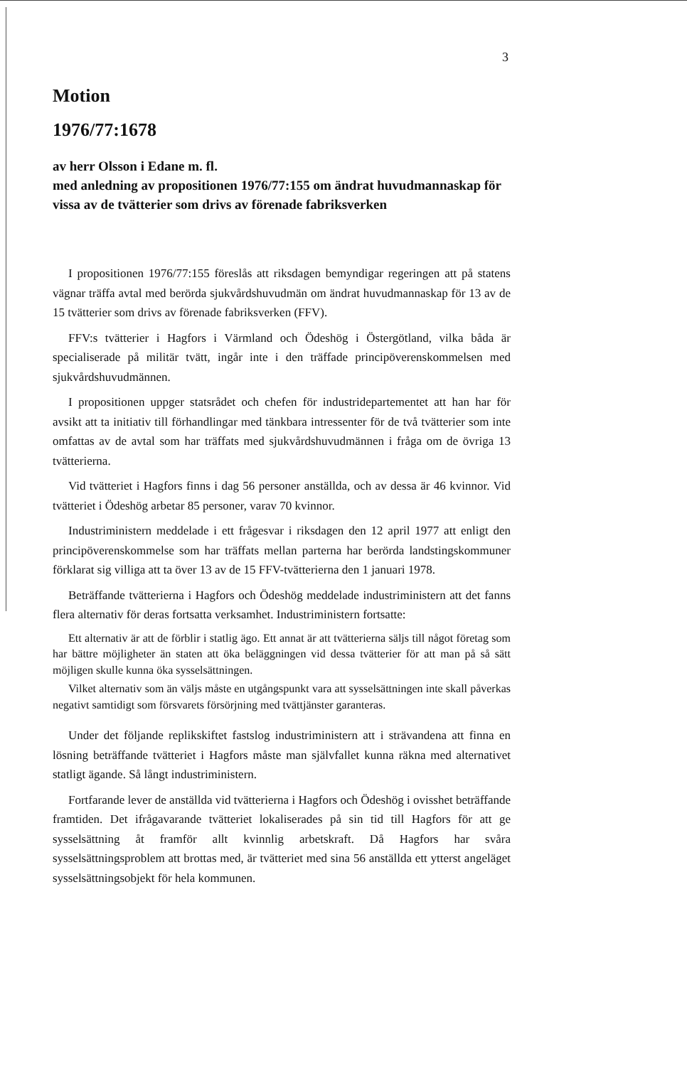3
Motion
1976/77:1678
av herr Olsson i Edane m. fl.
med anledning av propositionen 1976/77:155 om ändrat huvudmannaskap för vissa av de tvätterier som drivs av förenade fabriksverken
I propositionen 1976/77:155 föreslås att riksdagen bemyndigar regeringen att på statens vägnar träffa avtal med berörda sjukvårdshuvudmän om ändrat huvudmannaskap för 13 av de 15 tvätterier som drivs av förenade fabriksverken (FFV).
FFV:s tvätterier i Hagfors i Värmland och Ödeshög i Östergötland, vilka båda är specialiserade på militär tvätt, ingår inte i den träffade principöverenskommelsen med sjukvårdshuvudmännen.
I propositionen uppger statsrådet och chefen för industridepartementet att han har för avsikt att ta initiativ till förhandlingar med tänkbara intressenter för de två tvätterier som inte omfattas av de avtal som har träffats med sjukvårdshuvudmännen i fråga om de övriga 13 tvätterierna.
Vid tvätteriet i Hagfors finns i dag 56 personer anställda, och av dessa är 46 kvinnor. Vid tvätteriet i Ödeshög arbetar 85 personer, varav 70 kvinnor.
Industriministern meddelade i ett frågesvar i riksdagen den 12 april 1977 att enligt den principöverenskommelse som har träffats mellan parterna har berörda landstingskommuner förklarat sig villiga att ta över 13 av de 15 FFV-tvätterierna den 1 januari 1978.
Beträffande tvätterierna i Hagfors och Ödeshög meddelade industriministern att det fanns flera alternativ för deras fortsatta verksamhet. Industriministern fortsatte:
Ett alternativ är att de förblir i statlig ägo. Ett annat är att tvätterierna säljs till något företag som har bättre möjligheter än staten att öka beläggningen vid dessa tvätterier för att man på så sätt möjligen skulle kunna öka sysselsättningen.
Vilket alternativ som än väljs måste en utgångspunkt vara att sysselsättningen inte skall påverkas negativt samtidigt som försvarets försörjning med tvättjänster garanteras.
Under det följande replikskiftet fastslog industriministern att i strävandena att finna en lösning beträffande tvätteriet i Hagfors måste man självfallet kunna räkna med alternativet statligt ägande. Så långt industriministern.
Fortfarande lever de anställda vid tvätterierna i Hagfors och Ödeshög i ovisshet beträffande framtiden. Det ifrågavarande tvätteriet lokaliserades på sin tid till Hagfors för att ge sysselsättning åt framför allt kvinnlig arbetskraft. Då Hagfors har svåra sysselsättningsproblem att brottas med, är tvätteriet med sina 56 anställda ett ytterst angeläget sysselsättningsobjekt för hela kommunen.